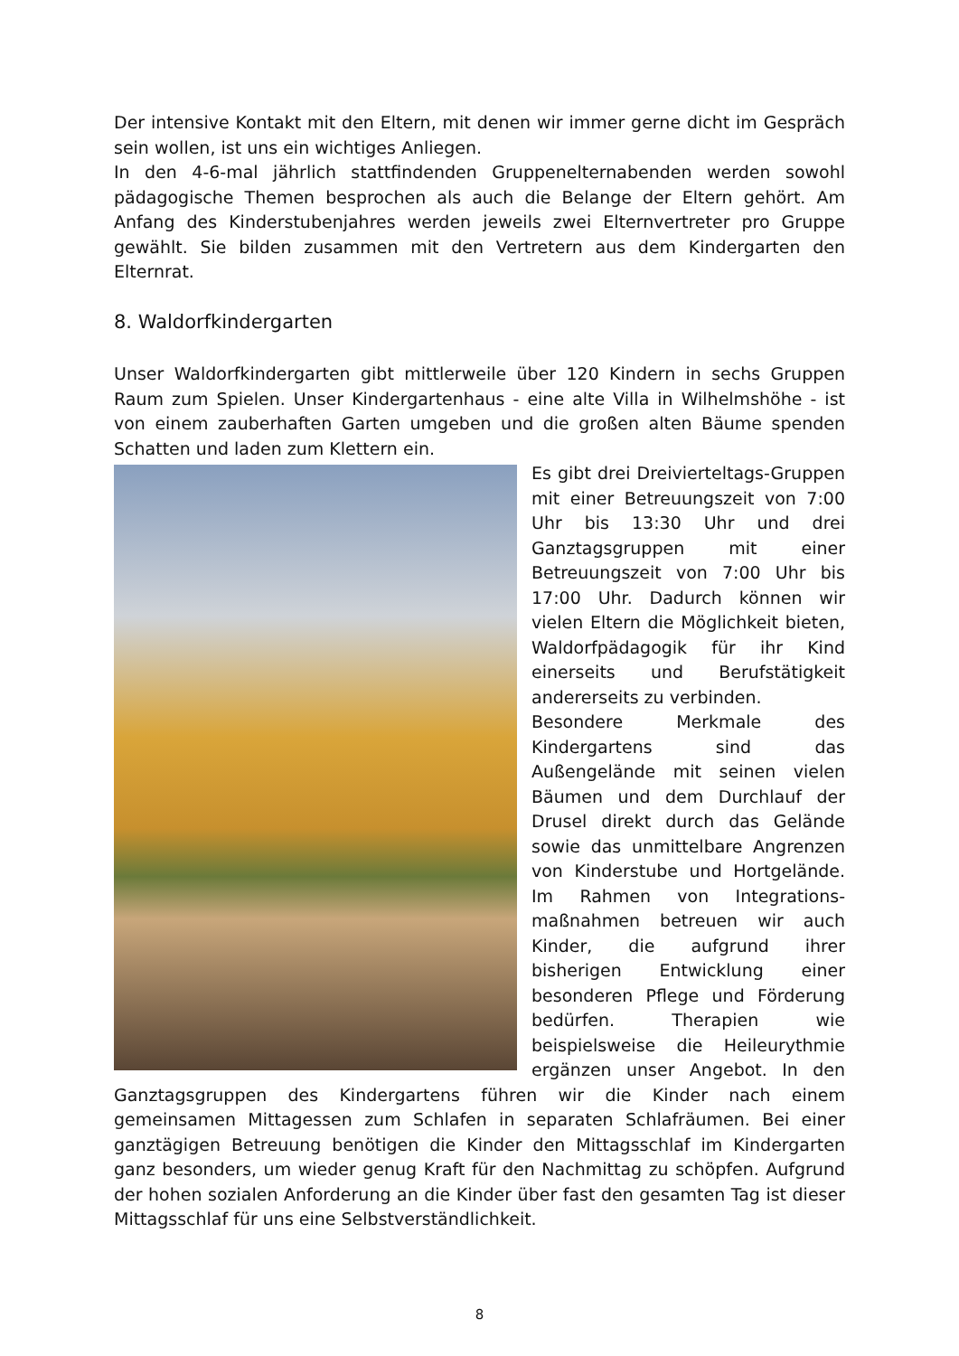Der intensive Kontakt mit den Eltern, mit denen wir immer gerne dicht im Gespräch sein wollen, ist uns ein wichtiges Anliegen.
In den 4-6-mal jährlich stattfindenden Gruppenelternabenden werden sowohl pädagogische Themen besprochen als auch die Belange der Eltern gehört. Am Anfang des Kinderstubenjahres werden jeweils zwei Elternvertreter pro Gruppe gewählt. Sie bilden zusammen mit den Vertretern aus dem Kindergarten den Elternrat.
8. Waldorfkindergarten
Unser Waldorfkindergarten gibt mittlerweile über 120 Kindern in sechs Gruppen Raum zum Spielen. Unser Kindergartenhaus - eine alte Villa in Wilhelmshöhe - ist von einem zauberhaften Garten umgeben und die großen alten Bäume spenden Schatten und laden zum Klettern ein.
Es gibt drei Dreivierteltags-Gruppen mit einer Betreuungszeit von 7:00 Uhr bis 13:30 Uhr und drei Ganztagsgruppen mit einer Betreuungszeit von 7:00 Uhr bis 17:00 Uhr. Dadurch können wir vielen Eltern die Möglichkeit bieten, Waldorfpädagogik für ihr Kind einerseits und Berufstätigkeit andererseits zu verbinden.
Besondere Merkmale des Kindergartens sind das Außengelände mit seinen vielen Bäumen und dem Durchlauf der Drusel direkt durch das Gelände sowie das unmittelbare Angrenzen von Kinderstube und Hortgelände. Im Rahmen von Integrations-maßnahmen betreuen wir auch Kinder, die aufgrund ihrer bisherigen Entwicklung einer besonderen Pflege und Förderung bedürfen. Therapien wie beispielsweise die Heileurythmie ergänzen unser Angebot. In den Ganztagsgruppen des Kindergartens führen wir die Kinder nach einem gemeinsamen Mittagessen zum Schlafen in separaten Schlafräumen. Bei einer ganztägigen Betreuung benötigen die Kinder den Mittagsschlaf im Kindergarten ganz besonders, um wieder genug Kraft für den Nachmittag zu schöpfen. Aufgrund der hohen sozialen Anforderung an die Kinder über fast den gesamten Tag ist dieser Mittagsschlaf für uns eine Selbstverständlichkeit.
8